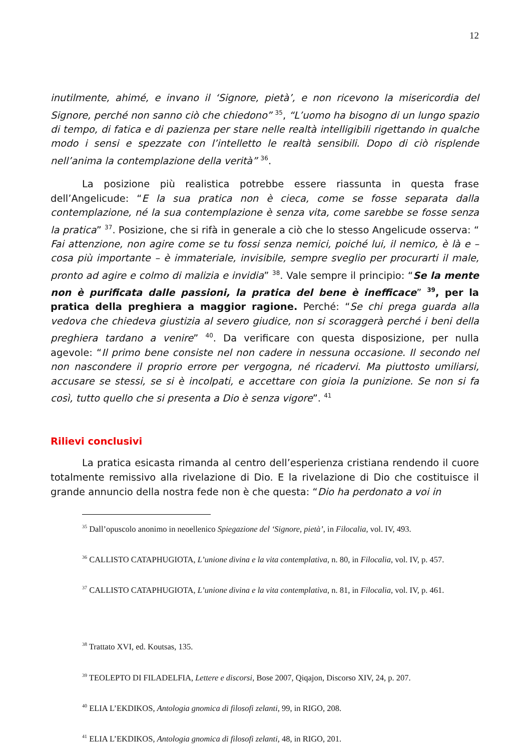12
inutilmente, ahimé, e invano il ‘Signore, pietà’, e non ricevono la misericordia del Signore, perché non sanno ciò che chiedono” <sup>35</sup>, “L’uomo ha bisogno di un lungo spazio di tempo, di fatica e di pazienza per stare nelle realtà intelligibili rigettando in qualche modo i sensi e spezzate con l’intelletto le realtà sensibili. Dopo di ciò risplende nell’anima la contemplazione della verità” <sup>36</sup>.
La posizione più realistica potrebbe essere riassunta in questa frase dell’Angelicude: “E la sua pratica non è cieca, come se fosse separata dalla contemplazione, né la sua contemplazione è senza vita, come sarebbe se fosse senza la pratica” <sup>37</sup>. Posizione, che si rifà in generale a ciò che lo stesso Angelicude osserva: “ Fai attenzione, non agire come se tu fossi senza nemici, poiché lui, il nemico, è là e – cosa più importante – è immateriale, invisibile, sempre sveglio per procurarti il male, pronto ad agire e colmo di malizia e invidia” <sup>38</sup>. Vale sempre il principio: “Se la mente non è purificata dalle passioni, la pratica del bene è inefficace” <sup>39</sup>, per la pratica della preghiera a maggior ragione. Perché: “Se chi prega guarda alla vedova che chiedeva giustizia al severo giudice, non si scoraggerà perché i beni della preghiera tardano a venire” <sup>40</sup>. Da verificare con questa disposizione, per nulla agevole: “Il primo bene consiste nel non cadere in nessuna occasione. Il secondo nel non nascondere il proprio errore per vergogna, né ricadervi. Ma piuttosto umiliarsi, accusare se stessi, se si è incolpati, e accettare con gioia la punizione. Se non si fa così, tutto quello che si presenta a Dio è senza vigore”. <sup>41</sup>
Rilievi conclusivi
La pratica esicasta rimanda al centro dell’esperienza cristiana rendendo il cuore totalmente remissivo alla rivelazione di Dio. E la rivelazione di Dio che costituisce il grande annuncio della nostra fede non è che questa: “Dio ha perdonato a voi in
<sup>35</sup> Dall’opuscolo anonimo in neoellenico Spiegazione del ‘Signore, pietà’, in Filocalia, vol. IV, 493.
<sup>36</sup> CALLISTO CATAPHUGIOTA, L’unione divina e la vita contemplativa, n. 80, in Filocalia, vol. IV, p. 457.
<sup>37</sup> CALLISTO CATAPHUGIOTA, L’unione divina e la vita contemplativa, n. 81, in Filocalia, vol. IV, p. 461.
<sup>38</sup> Trattato XVI, ed. Koutsas, 135.
<sup>39</sup> TEOLEPTO DI FILADELFIA, Lettere e discorsi, Bose 2007, Qiqajon, Discorso XIV, 24, p. 207.
<sup>40</sup> ELIA L’EKDIKOS, Antologia gnomica di filosofi zelanti, 99, in RIGO, 208.
<sup>41</sup> ELIA L’EKDIKOS, Antologia gnomica di filosofi zelanti, 48, in RIGO, 201.